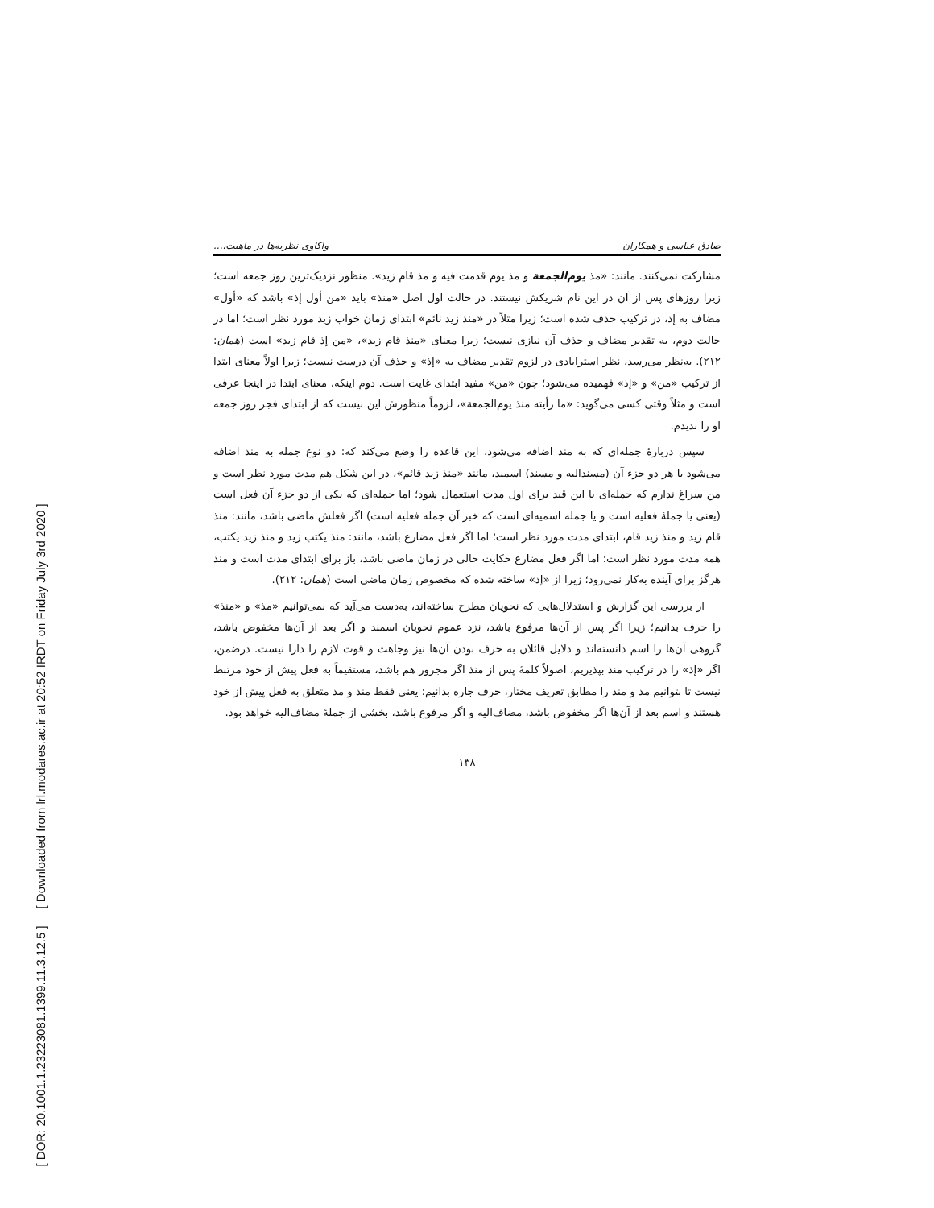[ DOR: 20.1001.1.23223081.1399.11.3.12.5 ] [ Downloaded from lrl.modares.ac.ir at 20:52 IRDT on Friday July 3rd 2020 ]
صادق عباسی و همکاران واکاوی نظریه‌ها در ماهیت،...
مشارکت نمی‌کنند. مانند: «مذ یوم‌الجمعة و مذ یوم قدمت فیه و مذ قام زید». منظور نزدیک‌ترین روز جمعه است؛ زیرا روزهای پس از آن در این نام شریکش نیستند. در حالت اول اصل «منذ» باید «من أول إذ» باشد که «أول» مضاف به إذ، در ترکیب حذف شده است؛ زیرا مثلاً در «منذ زید نائم» ابتدای زمان خواب زید مورد نظر است؛ اما در حالت دوم، به تقدیر مضاف و حذف آن نیازی نیست؛ زیرا معنای «منذ قام زید»، «من إذ قام زید» است (همان: ۲۱۲). به‌نظر می‌رسد، نظر استرابادی در لزوم تقدیر مضاف به «إذ» و حذف آن درست نیست؛ زیرا اولاً معنای ابتدا از ترکیب «من» و «إذ» فهمیده می‌شود؛ چون «من» مفید ابتدای غایت است. دوم اینکه، معنای ابتدا در اینجا عرفی است و مثلاً وقتی کسی می‌گوید: «ما رأیته منذ یوم‌الجمعة»، لزوماً منظورش این نیست که از ابتدای فجر روز جمعه او را ندیدم.
سپس دربارهٔ جمله‌ای که به منذ اضافه می‌شود، این قاعده را وضع می‌کند که: دو نوع جمله به منذ اضافه می‌شود یا هر دو جزء آن (مسندالیه و مسند) اسمند، مانند «منذ زید قائم»، در این شکل هم مدت مورد نظر است و من سراغ ندارم که جمله‌ای با این قید برای اول مدت استعمال شود؛ اما جمله‌ای که یکی از دو جزء آن فعل است (یعنی یا جملهٔ فعلیه است و یا جمله اسمیه‌ای است که خبر آن جمله فعلیه است) اگر فعلش ماضی باشد، مانند: منذ قام زید و منذ زید قام، ابتدای مدت مورد نظر است؛ اما اگر فعل مضارع باشد، مانند: منذ یکتب زید و منذ زید یکتب، همه مدت مورد نظر است؛ اما اگر فعل مضارع حکایت حالی در زمان ماضی باشد، باز برای ابتدای مدت است و منذ هرگز برای آینده به‌کار نمی‌رود؛ زیرا از «إذ» ساخته شده که مخصوص زمان ماضی است (همان: ۲۱۲).
از بررسی این گزارش و استدلال‌هایی که نحویان مطرح ساخته‌اند، به‌دست می‌آید که نمی‌توانیم «مذ» و «منذ» را حرف بدانیم؛ زیرا اگر پس از آن‌ها مرفوع باشد، نزد عموم نحویان اسمند و اگر بعد از آن‌ها مخفوض باشد، گروهی آن‌ها را اسم دانسته‌اند و دلایل قائلان به حرف بودن آن‌ها نیز وجاهت و قوت لازم را دارا نیست. درضمن، اگر «إذ» را در ترکیب منذ بپذیریم، اصولاً کلمهٔ پس از منذ اگر مجرور هم باشد، مستقیماً به فعل پیش از خود مرتبط نیست تا بتوانیم مذ و منذ را مطابق تعریف مختار، حرف جاره بدانیم؛ یعنی فقط منذ و مذ متعلق به فعل پیش از خود هستند و اسم بعد از آن‌ها اگر مخفوض باشد، مضاف‌الیه و اگر مرفوع باشد، بخشی از جملهٔ مضاف‌الیه خواهد بود.
۱۳۸